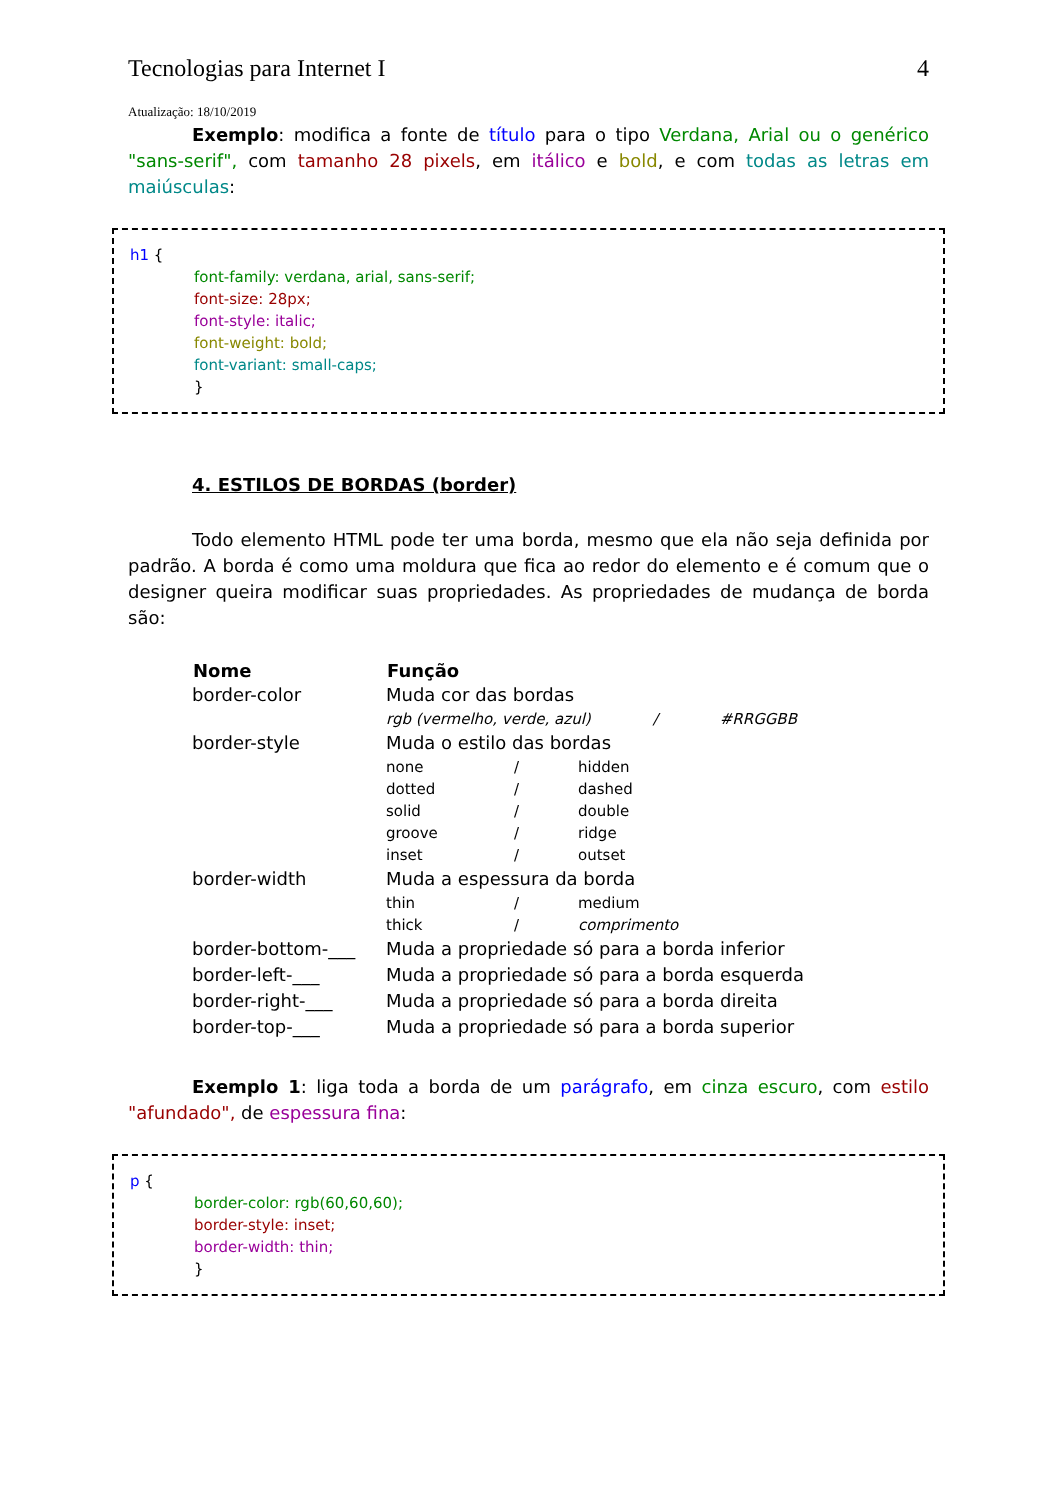Tecnologias para Internet I 4
Atualização: 18/10/2019
Exemplo: modifica a fonte de título para o tipo Verdana, Arial ou o genérico "sans-serif", com tamanho 28 pixels, em itálico e bold, e com todas as letras em maiúsculas:
h1 {
font-family: verdana, arial, sans-serif;
font-size: 28px;
font-style: italic;
font-weight: bold;
font-variant: small-caps;
}
4. ESTILOS DE BORDAS (border)
Todo elemento HTML pode ter uma borda, mesmo que ela não seja definida por padrão. A borda é como uma moldura que fica ao redor do elemento e é comum que o designer queira modificar suas propriedades. As propriedades de mudança de borda são:
| Nome | Função | | |
| --- | --- | --- | --- |
| border-color | Muda cor das bordas | | |
| | rgb (vermelho, verde, azul) / #RRGGBB | | |
| border-style | Muda o estilo das bordas | | |
| | none | / | hidden |
| | dotted | / | dashed |
| | solid | / | double |
| | groove | / | ridge |
| | inset | / | outset |
| border-width | Muda a espessura da borda | | |
| | thin | / | medium |
| | thick | / | comprimento |
| border-bottom-___ | Muda a propriedade só para a borda inferior | | |
| border-left-___ | Muda a propriedade só para a borda esquerda | | |
| border-right-___ | Muda a propriedade só para a borda direita | | |
| border-top-___ | Muda a propriedade só para a borda superior | | |
Exemplo 1: liga toda a borda de um parágrafo, em cinza escuro, com estilo "afundado", de espessura fina:
p {
border-color: rgb(60,60,60);
border-style: inset;
border-width: thin;
}